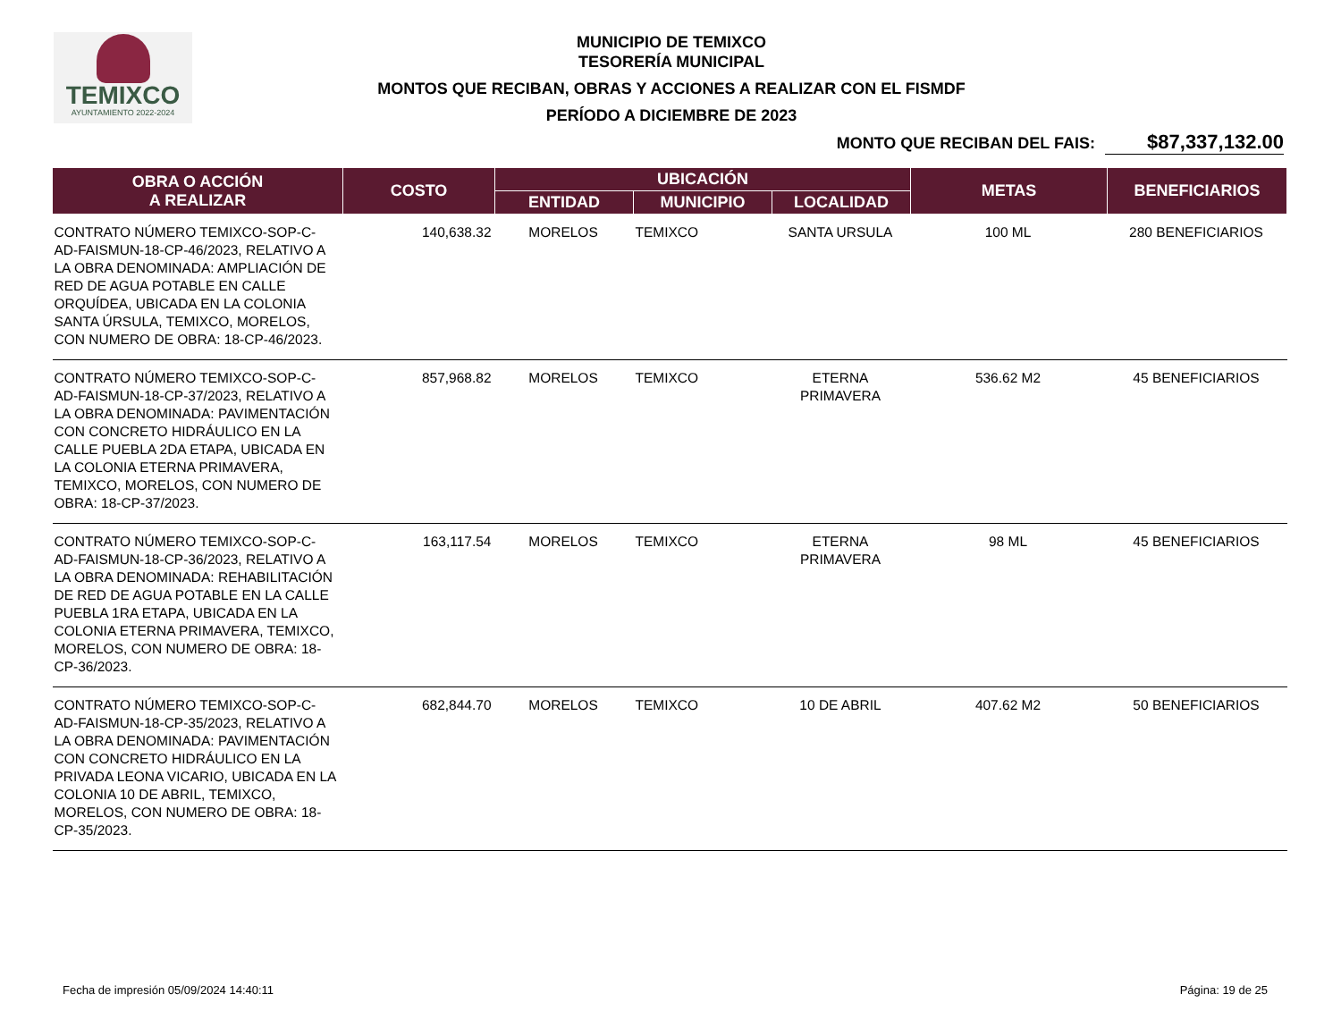TEMIXCO
AYUNTAMIENTO 2022-2024
MUNICIPIO DE TEMIXCO
TESORERÍA MUNICIPAL
MONTOS QUE RECIBAN, OBRAS Y ACCIONES A REALIZAR CON EL FISMDF
PERÍODO A DICIEMBRE DE 2023
MONTO QUE RECIBAN DEL FAIS: $87,337,132.00
| OBRA O ACCIÓN A REALIZAR | COSTO | UBICACIÓN | | | METAS | BENEFICIARIOS |
| --- | --- | --- | --- | --- | --- | --- |
| | | ENTIDAD | MUNICIPIO | LOCALIDAD | | |
| CONTRATO NÚMERO TEMIXCO-SOP-C-AD-FAISMUN-18-CP-46/2023, RELATIVO A LA OBRA DENOMINADA: AMPLIACIÓN DE RED DE AGUA POTABLE EN CALLE ORQUÍDEA, UBICADA EN LA COLONIA SANTA ÚRSULA, TEMIXCO, MORELOS, CON NUMERO DE OBRA: 18-CP-46/2023. | 140,638.32 | MORELOS | TEMIXCO | SANTA URSULA | 100 ML | 280 BENEFICIARIOS |
| CONTRATO NÚMERO TEMIXCO-SOP-C-AD-FAISMUN-18-CP-37/2023, RELATIVO A LA OBRA DENOMINADA: PAVIMENTACIÓN CON CONCRETO HIDRÁULICO EN LA CALLE PUEBLA 2DA ETAPA, UBICADA EN LA COLONIA ETERNA PRIMAVERA, TEMIXCO, MORELOS, CON NUMERO DE OBRA: 18-CP-37/2023. | 857,968.82 | MORELOS | TEMIXCO | ETERNA PRIMAVERA | 536.62 M2 | 45 BENEFICIARIOS |
| CONTRATO NÚMERO TEMIXCO-SOP-C-AD-FAISMUN-18-CP-36/2023, RELATIVO A LA OBRA DENOMINADA: REHABILITACIÓN DE RED DE AGUA POTABLE EN LA CALLE PUEBLA 1RA ETAPA, UBICADA EN LA COLONIA ETERNA PRIMAVERA, TEMIXCO, MORELOS, CON NUMERO DE OBRA: 18-CP-36/2023. | 163,117.54 | MORELOS | TEMIXCO | ETERNA PRIMAVERA | 98 ML | 45 BENEFICIARIOS |
| CONTRATO NÚMERO TEMIXCO-SOP-C-AD-FAISMUN-18-CP-35/2023, RELATIVO A LA OBRA DENOMINADA: PAVIMENTACIÓN CON CONCRETO HIDRÁULICO EN LA PRIVADA LEONA VICARIO, UBICADA EN LA COLONIA 10 DE ABRIL, TEMIXCO, MORELOS, CON NUMERO DE OBRA: 18-CP-35/2023. | 682,844.70 | MORELOS | TEMIXCO | 10 DE ABRIL | 407.62 M2 | 50 BENEFICIARIOS |
Fecha de impresión 05/09/2024 14:40:11 Página: 19 de 25